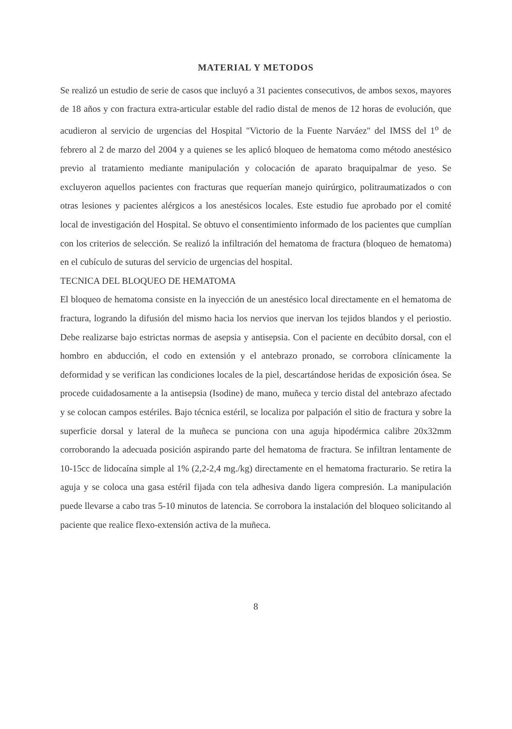MATERIAL Y METODOS
Se realizó un estudio de serie de casos que incluyó a 31 pacientes consecutivos, de ambos sexos, mayores de 18 años y con fractura extra-articular estable del radio distal de menos de 12 horas de evolución, que acudieron al servicio de urgencias del Hospital "Victorio de la Fuente Narváez" del IMSS del 1<sup>o</sup> de febrero al 2 de marzo del 2004 y a quienes se les aplicó bloqueo de hematoma como método anestésico previo al tratamiento mediante manipulación y colocación de aparato braquipalmar de yeso. Se excluyeron aquellos pacientes con fracturas que requerían manejo quirúrgico, politraumatizados o con otras lesiones y pacientes alérgicos a los anestésicos locales. Este estudio fue aprobado por el comité local de investigación del Hospital. Se obtuvo el consentimiento informado de los pacientes que cumplían con los criterios de selección. Se realizó la infiltración del hematoma de fractura (bloqueo de hematoma) en el cubículo de suturas del servicio de urgencias del hospital.
TECNICA DEL BLOQUEO DE HEMATOMA
El bloqueo de hematoma consiste en la inyección de un anestésico local directamente en el hematoma de fractura, logrando la difusión del mismo hacia los nervios que inervan los tejidos blandos y el periostio. Debe realizarse bajo estrictas normas de asepsia y antisepsia. Con el paciente en decúbito dorsal, con el hombro en abducción, el codo en extensión y el antebrazo pronado, se corrobora clínicamente la deformidad y se verifican las condiciones locales de la piel, descartándose heridas de exposición ósea. Se procede cuidadosamente a la antisepsia (Isodine) de mano, muñeca y tercio distal del antebrazo afectado y se colocan campos estériles. Bajo técnica estéril, se localiza por palpación el sitio de fractura y sobre la superficie dorsal y lateral de la muñeca se punciona con una aguja hipodérmica calibre 20x32mm corroborando la adecuada posición aspirando parte del hematoma de fractura. Se infiltran lentamente de 10-15cc de lidocaína simple al 1% (2,2-2,4 mg./kg) directamente en el hematoma fracturario. Se retira la aguja y se coloca una gasa estéril fijada con tela adhesiva dando ligera compresión. La manipulación puede llevarse a cabo tras 5-10 minutos de latencia. Se corrobora la instalación del bloqueo solicitando al paciente que realice flexo-extensión activa de la muñeca.
8